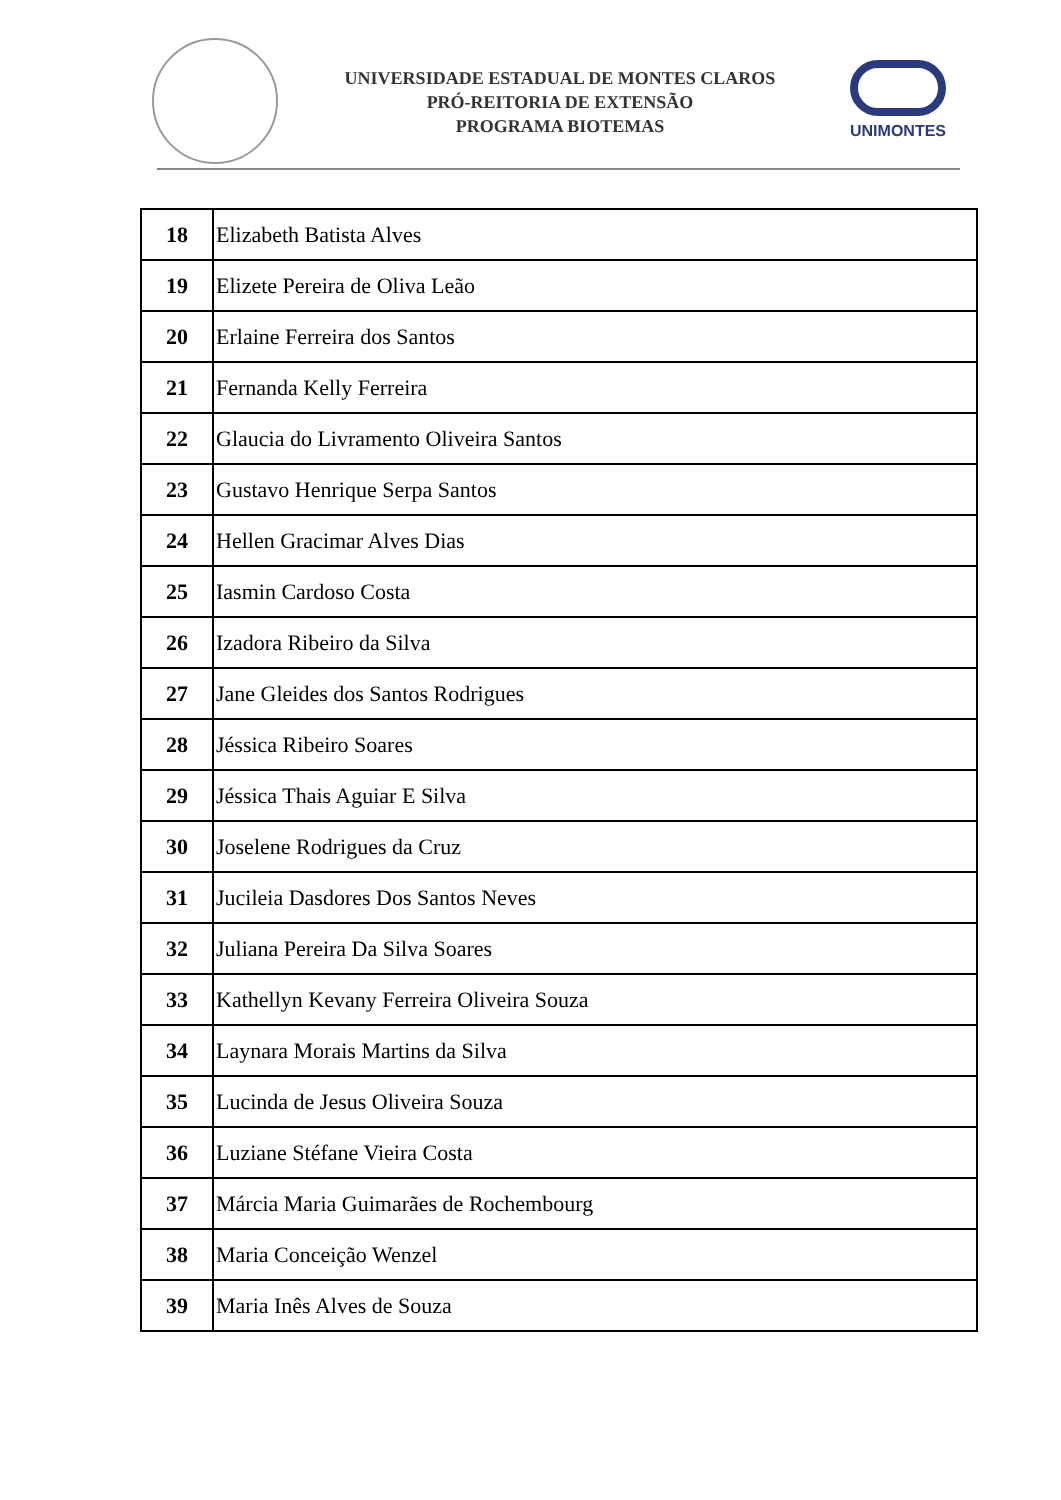UNIVERSIDADE ESTADUAL DE MONTES CLAROS
PRÓ-REITORIA DE EXTENSÃO
PROGRAMA BIOTEMAS
UNIMONTES
| 18 | Elizabeth Batista Alves |
| 19 | Elizete Pereira de Oliva Leão |
| 20 | Erlaine Ferreira dos Santos |
| 21 | Fernanda Kelly Ferreira |
| 22 | Glaucia do Livramento Oliveira Santos |
| 23 | Gustavo Henrique Serpa Santos |
| 24 | Hellen Gracimar Alves Dias |
| 25 | Iasmin Cardoso Costa |
| 26 | Izadora Ribeiro da Silva |
| 27 | Jane Gleides dos Santos Rodrigues |
| 28 | Jéssica Ribeiro Soares |
| 29 | Jéssica Thais Aguiar E Silva |
| 30 | Joselene Rodrigues da Cruz |
| 31 | Jucileia Dasdores Dos Santos Neves |
| 32 | Juliana Pereira Da Silva Soares |
| 33 | Kathellyn Kevany Ferreira Oliveira Souza |
| 34 | Laynara Morais Martins da Silva |
| 35 | Lucinda de Jesus Oliveira Souza |
| 36 | Luziane Stéfane Vieira Costa |
| 37 | Márcia Maria Guimarães de Rochembourg |
| 38 | Maria Conceição Wenzel |
| 39 | Maria Inês Alves de Souza |